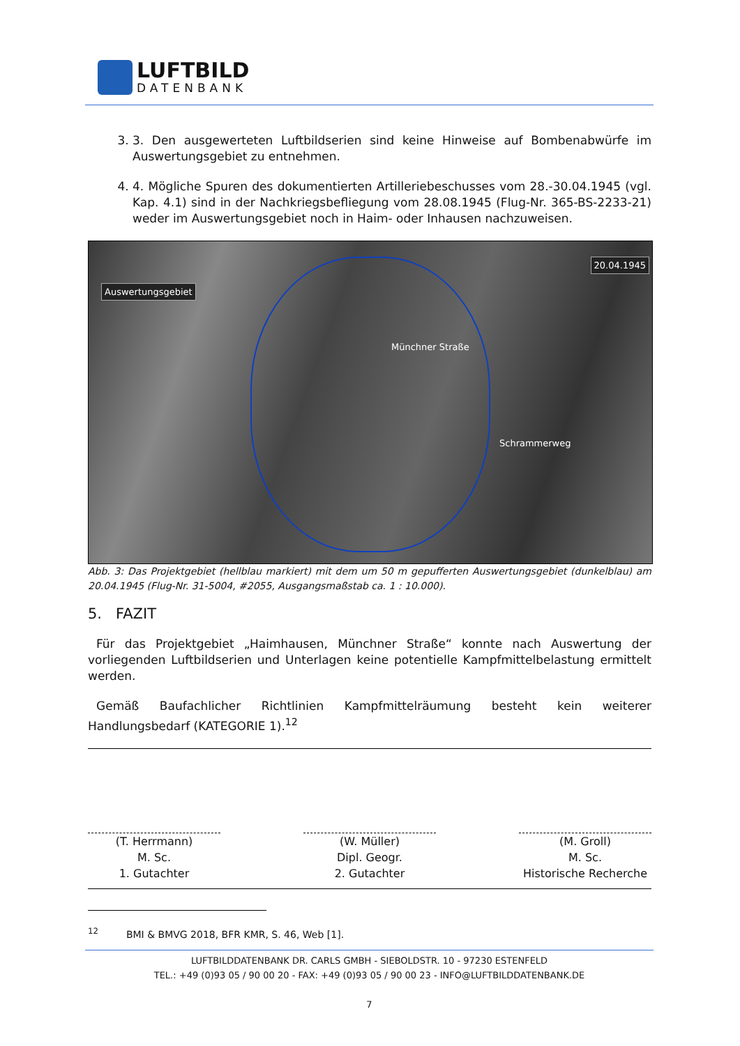LUFTBILD
DATENBANK
3. 3. Den ausgewerteten Luftbildserien sind keine Hinweise auf Bombenabwürfe im Auswertungsgebiet zu entnehmen.
4. 4. Mögliche Spuren des dokumentierten Artilleriebeschusses vom 28.-30.04.1945 (vgl. Kap. 4.1) sind in der Nachkriegsbefliegung vom 28.08.1945 (Flug-Nr. 365-BS-2233-21) weder im Auswertungsgebiet noch in Haim- oder Inhausen nachzuweisen.
Auswertungsgebiet
20.04.1945
Münchner Straße
Schrammerweg
Abb. 3: Das Projektgebiet (hellblau markiert) mit dem um 50 m gepufferten Auswertungsgebiet (dunkelblau) am 20.04.1945 (Flug-Nr. 31-5004, #2055, Ausgangsmaßstab ca. 1 : 10.000).
5. FAZIT
Für das Projektgebiet „Haimhausen, Münchner Straße“ konnte nach Auswertung der vorliegenden Luftbildserien und Unterlagen keine potentielle Kampfmittelbelastung ermittelt werden.
Gemäß Baufachlicher Richtlinien Kampfmittelräumung besteht kein weiterer Handlungsbedarf (KATEGORIE 1).<sup>12</sup>
(T. Herrmann)
M. Sc.
1. Gutachter
(W. Müller)
Dipl. Geogr.
2. Gutachter
(M. Groll)
M. Sc.
Historische Recherche
<sup>12</sup> BMI & BMVG 2018, BFR KMR, S. 46, Web [1].
LUFTBILDDATENBANK DR. CARLS GMBH - SIEBOLDSTR. 10 - 97230 ESTENFELD
TEL.: +49 (0)93 05 / 90 00 20 - FAX: +49 (0)93 05 / 90 00 23 - INFO@LUFTBILDDATENBANK.DE
7